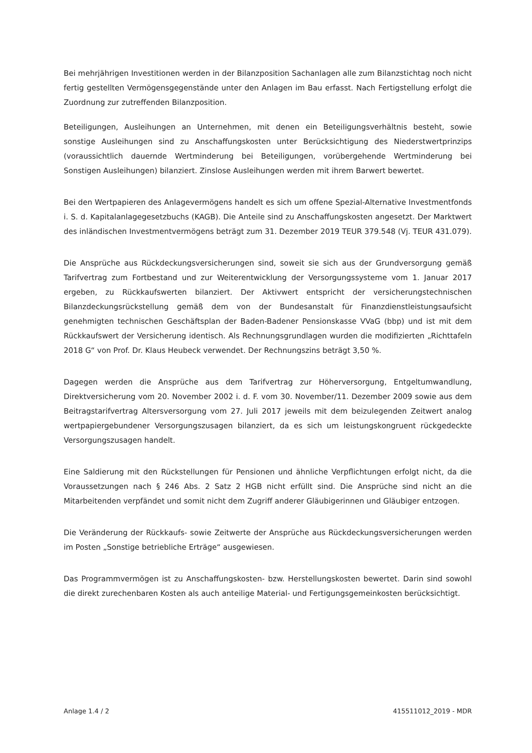Bei mehrjährigen Investitionen werden in der Bilanzposition Sachanlagen alle zum Bilanzstichtag noch nicht fertig gestellten Vermögensgegenstände unter den Anlagen im Bau erfasst. Nach Fertig­stellung erfolgt die Zuordnung zur zutreffenden Bilanzposition.
Beteiligungen, Ausleihungen an Unternehmen, mit denen ein Beteiligungsverhältnis besteht, sowie sonstige Ausleihungen sind zu Anschaffungskosten unter Berücksichtigung des Niederstwertprinzips (voraussichtlich dauernde Wertminderung bei Beteiligungen, vorübergehende Wertminderung bei Sonstigen Ausleihungen) bilanziert. Zinslose Ausleihungen werden mit ihrem Barwert bewertet.
Bei den Wertpapieren des Anlagevermögens handelt es sich um offene Spezial-Alternative Invest­mentfonds i. S. d. Kapitalanlagegesetzbuchs (KAGB). Die Anteile sind zu Anschaffungskosten ange­setzt. Der Marktwert des inländischen Investmentvermögens beträgt zum 31. Dezember 2019 TEUR 379.548 (Vj. TEUR 431.079).
Die Ansprüche aus Rückdeckungsversicherungen sind, soweit sie sich aus der Grundversorgung gemäß Tarifvertrag zum Fortbestand und zur Weiterentwicklung der Versorgungssysteme vom 1. Januar 2017 ergeben, zu Rückkaufswerten bilanziert. Der Aktivwert entspricht der versiche­rungstechnischen Bilanzdeckungsrückstellung gemäß dem von der Bundesanstalt für Finanzdienst­leistungsaufsicht genehmigten technischen Geschäftsplan der Baden-Badener Pensionskasse VVaG (bbp) und ist mit dem Rückkaufswert der Versicherung identisch. Als Rechnungsgrundlagen wurden die modifizierten „Richttafeln 2018 G“ von Prof. Dr. Klaus Heubeck verwendet. Der Rechnungszins beträgt 3,50 %.
Dagegen werden die Ansprüche aus dem Tarifvertrag zur Höherversorgung, Entgeltumwandlung, Direktversicherung vom 20. November 2002 i. d. F. vom 30. November/11. Dezember 2009 sowie aus dem Beitragstarifvertrag Altersversorgung vom 27. Juli 2017 jeweils mit dem beizulegenden Zeitwert analog wertpapiergebundener Versorgungszusagen bilanziert, da es sich um leistungskon­gruent rückgedeckte Versorgungszusagen handelt.
Eine Saldierung mit den Rückstellungen für Pensionen und ähnliche Verpflichtungen erfolgt nicht, da die Voraussetzungen nach § 246 Abs. 2 Satz 2 HGB nicht erfüllt sind. Die Ansprüche sind nicht an die Mitarbeitenden verpfändet und somit nicht dem Zugriff anderer Gläubigerinnen und Gläubi­ger entzogen.
Die Veränderung der Rückkaufs- sowie Zeitwerte der Ansprüche aus Rückdeckungsversicherungen werden im Posten „Sonstige betriebliche Erträge“ ausgewiesen.
Das Programmvermögen ist zu Anschaffungskosten- bzw. Herstellungskosten bewertet. Darin sind sowohl die direkt zurechenbaren Kosten als auch anteilige Material- und Fertigungsgemeinkosten berücksichtigt.
Anlage 1.4 / 2 415511012_2019 - MDR